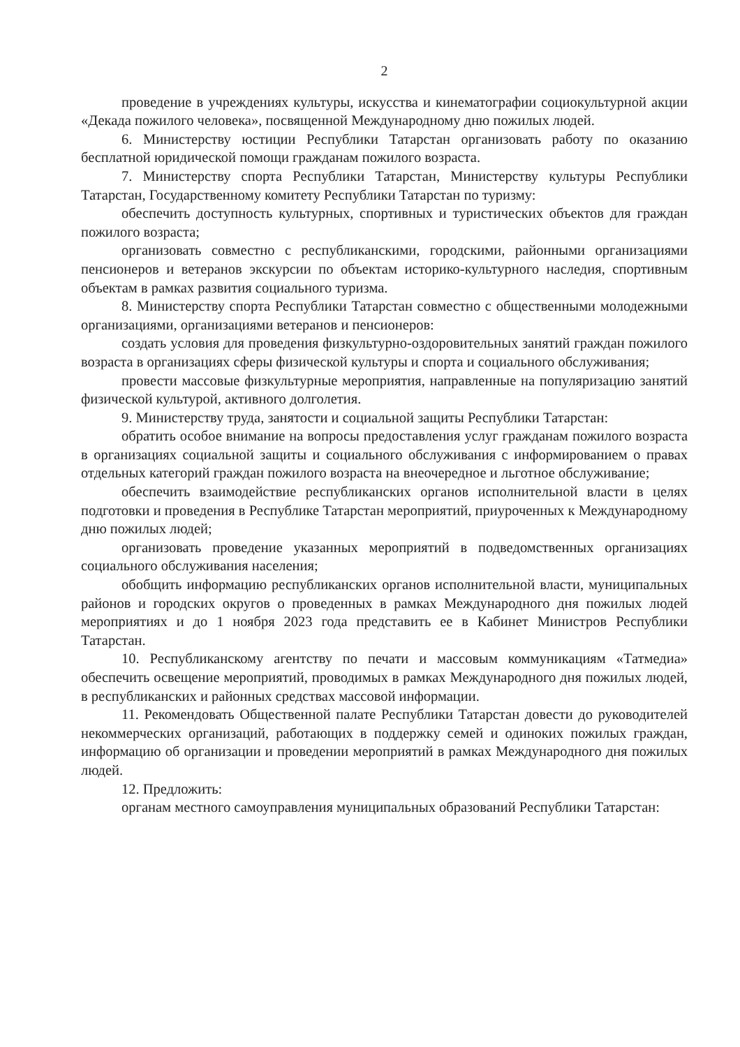2
проведение в учреждениях культуры, искусства и кинематографии социокультурной акции «Декада пожилого человека», посвященной Международному дню пожилых людей.
6. Министерству юстиции Республики Татарстан организовать работу по оказанию бесплатной юридической помощи гражданам пожилого возраста.
7. Министерству спорта Республики Татарстан, Министерству культуры Республики Татарстан, Государственному комитету Республики Татарстан по туризму:
обеспечить доступность культурных, спортивных и туристических объектов для граждан пожилого возраста;
организовать совместно с республиканскими, городскими, районными организациями пенсионеров и ветеранов экскурсии по объектам историко-культурного наследия, спортивным объектам в рамках развития социального туризма.
8. Министерству спорта Республики Татарстан совместно с общественными молодежными организациями, организациями ветеранов и пенсионеров:
создать условия для проведения физкультурно-оздоровительных занятий граждан пожилого возраста в организациях сферы физической культуры и спорта и социального обслуживания;
провести массовые физкультурные мероприятия, направленные на популяризацию занятий физической культурой, активного долголетия.
9. Министерству труда, занятости и социальной защиты Республики Татарстан:
обратить особое внимание на вопросы предоставления услуг гражданам пожилого возраста в организациях социальной защиты и социального обслуживания с информированием о правах отдельных категорий граждан пожилого возраста на внеочередное и льготное обслуживание;
обеспечить взаимодействие республиканских органов исполнительной власти в целях подготовки и проведения в Республике Татарстан мероприятий, приуроченных к Международному дню пожилых людей;
организовать проведение указанных мероприятий в подведомственных организациях социального обслуживания населения;
обобщить информацию республиканских органов исполнительной власти, муниципальных районов и городских округов о проведенных в рамках Международного дня пожилых людей мероприятиях и до 1 ноября 2023 года представить ее в Кабинет Министров Республики Татарстан.
10. Республиканскому агентству по печати и массовым коммуникациям «Татмедиа» обеспечить освещение мероприятий, проводимых в рамках Международного дня пожилых людей, в республиканских и районных средствах массовой информации.
11. Рекомендовать Общественной палате Республики Татарстан довести до руководителей некоммерческих организаций, работающих в поддержку семей и одиноких пожилых граждан, информацию об организации и проведении мероприятий в рамках Международного дня пожилых людей.
12. Предложить:
органам местного самоуправления муниципальных образований Республики Татарстан: